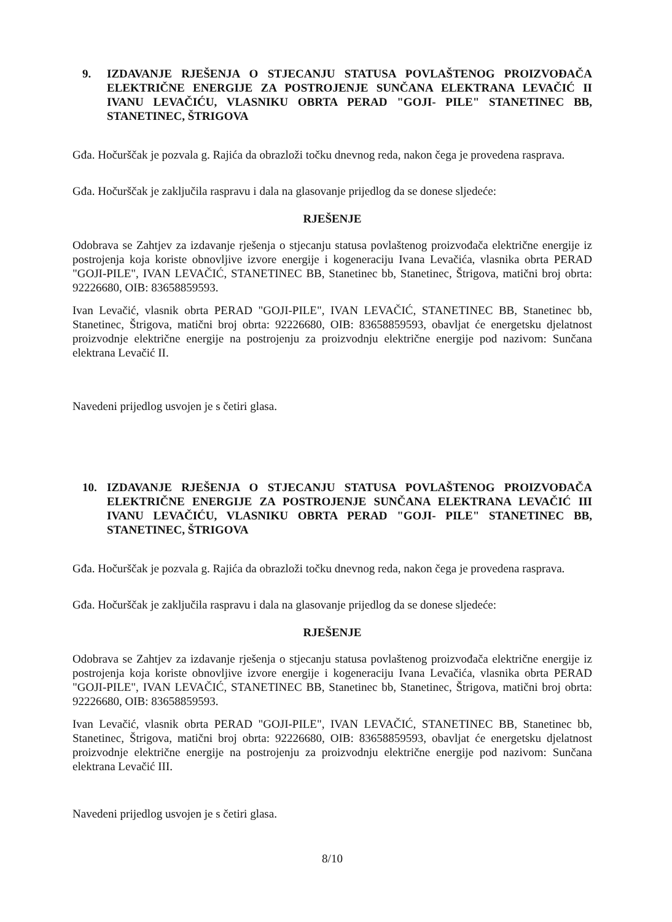9. IZDAVANJE RJEŠENJA O STJECANJU STATUSA POVLAŠTENOG PROIZVOĐAČA ELEKTRIČNE ENERGIJE ZA POSTROJENJE SUNČANA ELEKTRANA LEVAČIĆ II IVANU LEVAČIĆU, VLASNIKU OBRTA PERAD "GOJI- PILE" STANETINEC BB, STANETINEC, ŠTRIGOVA
Gđa. Hočurščak je pozvala g. Rajića da obrazloži točku dnevnog reda, nakon čega je provedena rasprava.
Gđa. Hočurščak je zaključila raspravu i dala na glasovanje prijedlog da se donese sljedeće:
RJEŠENJE
Odobrava se Zahtjev za izdavanje rješenja o stjecanju statusa povlaštenog proizvođača električne energije iz postrojenja koja koriste obnovljive izvore energije i kogeneraciju Ivana Levačića, vlasnika obrta PERAD "GOJI-PILE", IVAN LEVAČIĆ, STANETINEC BB, Stanetinec bb, Stanetinec, Štrigova, matični broj obrta: 92226680, OIB: 83658859593.
Ivan Levačić, vlasnik obrta PERAD "GOJI-PILE", IVAN LEVAČIĆ, STANETINEC BB, Stanetinec bb, Stanetinec, Štrigova, matični broj obrta: 92226680, OIB: 83658859593, obavljat će energetsku djelatnost proizvodnje električne energije na postrojenju za proizvodnju električne energije pod nazivom: Sunčana elektrana Levačić II.
Navedeni prijedlog usvojen je s četiri glasa.
10. IZDAVANJE RJEŠENJA O STJECANJU STATUSA POVLAŠTENOG PROIZVOĐAČA ELEKTRIČNE ENERGIJE ZA POSTROJENJE SUNČANA ELEKTRANA LEVAČIĆ III IVANU LEVAČIĆU, VLASNIKU OBRTA PERAD "GOJI- PILE" STANETINEC BB, STANETINEC, ŠTRIGOVA
Gđa. Hočurščak je pozvala g. Rajića da obrazloži točku dnevnog reda, nakon čega je provedena rasprava.
Gđa. Hočurščak je zaključila raspravu i dala na glasovanje prijedlog da se donese sljedeće:
RJEŠENJE
Odobrava se Zahtjev za izdavanje rješenja o stjecanju statusa povlaštenog proizvođača električne energije iz postrojenja koja koriste obnovljive izvore energije i kogeneraciju Ivana Levačića, vlasnika obrta PERAD "GOJI-PILE", IVAN LEVAČIĆ, STANETINEC BB, Stanetinec bb, Stanetinec, Štrigova, matični broj obrta: 92226680, OIB: 83658859593.
Ivan Levačić, vlasnik obrta PERAD "GOJI-PILE", IVAN LEVAČIĆ, STANETINEC BB, Stanetinec bb, Stanetinec, Štrigova, matični broj obrta: 92226680, OIB: 83658859593, obavljat će energetsku djelatnost proizvodnje električne energije na postrojenju za proizvodnju električne energije pod nazivom: Sunčana elektrana Levačić III.
Navedeni prijedlog usvojen je s četiri glasa.
8/10